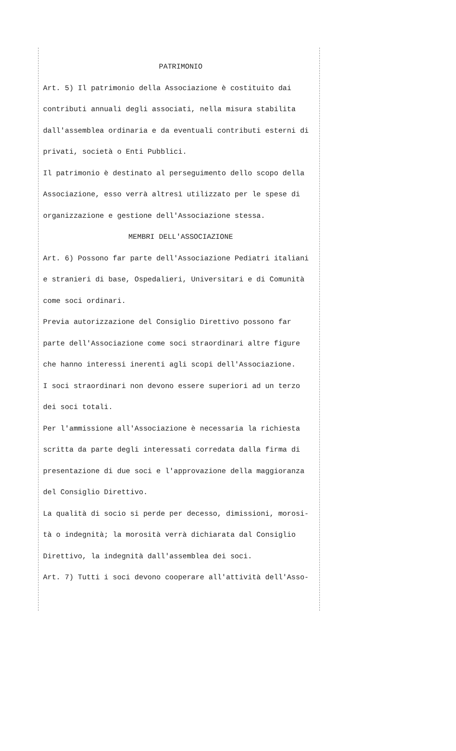PATRIMONIO
Art. 5) Il patrimonio della Associazione è costituito dai
contributi annuali degli associati, nella misura stabilita
dall'assemblea ordinaria e da eventuali contributi esterni di
privati, società o Enti Pubblici.
Il patrimonio è destinato al perseguimento dello scopo della
Associazione, esso verrà altresì utilizzato per le spese di
organizzazione e gestione dell'Associazione stessa.
MEMBRI DELL'ASSOCIAZIONE
Art. 6) Possono far parte dell'Associazione Pediatri italiani
e stranieri di base, Ospedalieri, Universitari e di Comunità
come soci ordinari.
Previa autorizzazione del Consiglio Direttivo possono far
parte dell'Associazione come soci straordinari altre figure
che hanno interessi inerenti agli scopi dell'Associazione.
I soci straordinari non devono essere superiori ad un terzo
dei soci totali.
Per l'ammissione all'Associazione è necessaria la richiesta
scritta da parte degli interessati corredata dalla firma di
presentazione di due soci e l'approvazione della maggioranza
del Consiglio Direttivo.
La qualità di socio si perde per decesso, dimissioni, morosi-
tà o indegnità; la morosità verrà dichiarata dal Consiglio
Direttivo, la indegnità dall'assemblea dei soci.
Art. 7) Tutti i soci devono cooperare all'attività dell'Asso-